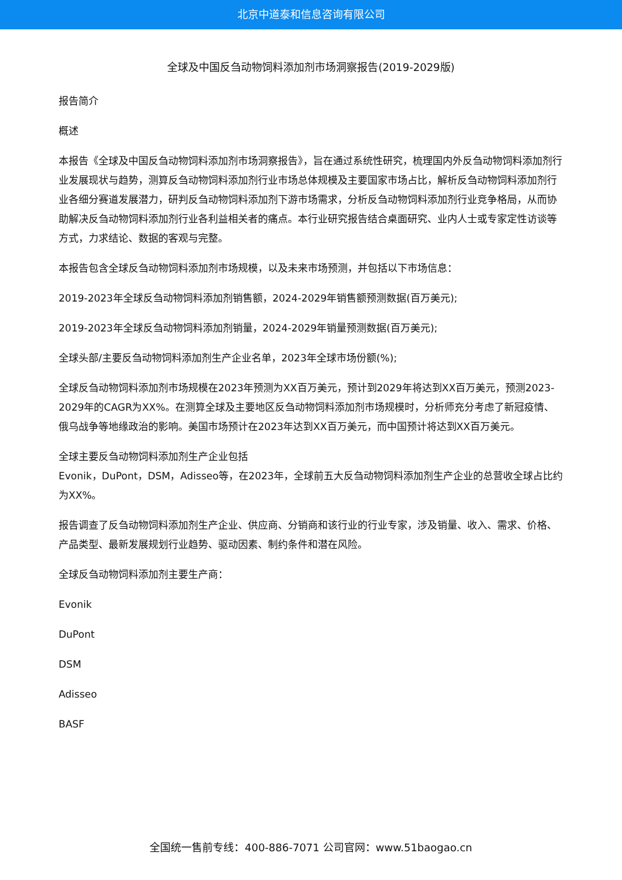北京中道泰和信息咨询有限公司
全球及中国反刍动物饲料添加剂市场洞察报告(2019-2029版)
报告简介
概述
本报告《全球及中国反刍动物饲料添加剂市场洞察报告》，旨在通过系统性研究，梳理国内外反刍动物饲料添加剂行业发展现状与趋势，测算反刍动物饲料添加剂行业市场总体规模及主要国家市场占比，解析反刍动物饲料添加剂行业各细分赛道发展潜力，研判反刍动物饲料添加剂下游市场需求，分析反刍动物饲料添加剂行业竞争格局，从而协助解决反刍动物饲料添加剂行业各利益相关者的痛点。本行业研究报告结合桌面研究、业内人士或专家定性访谈等方式，力求结论、数据的客观与完整。
本报告包含全球反刍动物饲料添加剂市场规模，以及未来市场预测，并包括以下市场信息：
2019-2023年全球反刍动物饲料添加剂销售额，2024-2029年销售额预测数据(百万美元);
2019-2023年全球反刍动物饲料添加剂销量，2024-2029年销量预测数据(百万美元);
全球头部/主要反刍动物饲料添加剂生产企业名单，2023年全球市场份额(%);
全球反刍动物饲料添加剂市场规模在2023年预测为XX百万美元，预计到2029年将达到XX百万美元，预测2023-
2029年的CAGR为XX%。在测算全球及主要地区反刍动物饲料添加剂市场规模时，分析师充分考虑了新冠疫情、俄乌战争等地缘政治的影响。美国市场预计在2023年达到XX百万美元，而中国预计将达到XX百万美元。
全球主要反刍动物饲料添加剂生产企业包括
Evonik，DuPont，DSM，Adisseo等，在2023年，全球前五大反刍动物饲料添加剂生产企业的总营收全球占比约为XX%。
报告调查了反刍动物饲料添加剂生产企业、供应商、分销商和该行业的行业专家，涉及销量、收入、需求、价格、产品类型、最新发展规划行业趋势、驱动因素、制约条件和潜在风险。
全球反刍动物饲料添加剂主要生产商：
Evonik
DuPont
DSM
Adisseo
BASF
全国统一售前专线：400-886-7071 公司官网：www.51baogao.cn